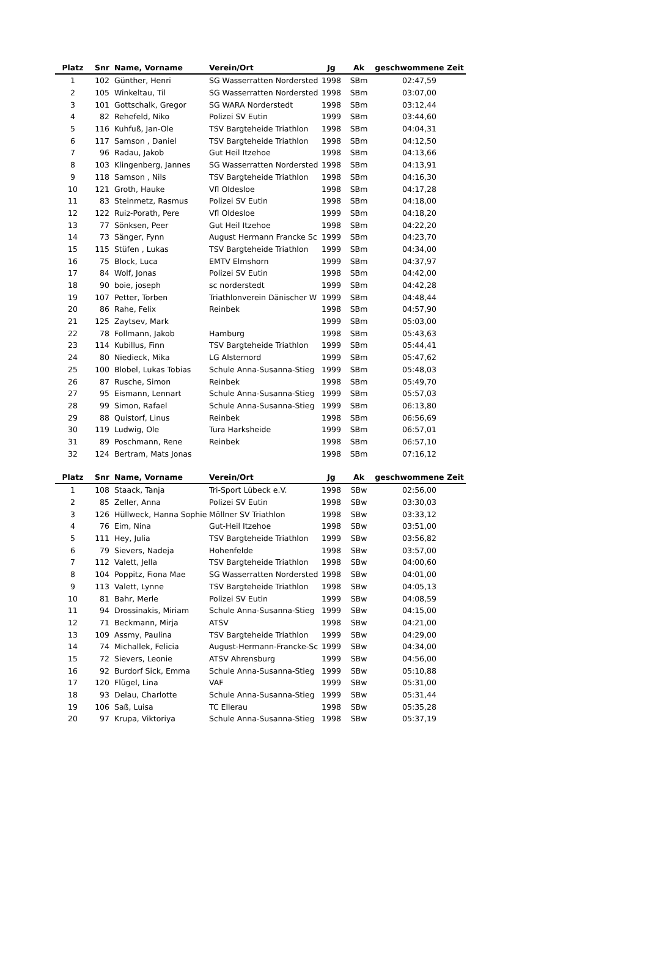| Platz | Snr | Name, Vorname | Verein/Ort | Jg | Ak | geschwommene Zeit |
| --- | --- | --- | --- | --- | --- | --- |
| 1 | 102 | Günther, Henri | SG Wasserratten Norderstedt | 1998 | SBm | 02:47,59 |
| 2 | 105 | Winkeltau, Til | SG Wasserratten Norderstedt | 1998 | SBm | 03:07,00 |
| 3 | 101 | Gottschalk, Gregor | SG WARA Norderstedt | 1998 | SBm | 03:12,44 |
| 4 | 82 | Rehefeld, Niko | Polizei SV Eutin | 1999 | SBm | 03:44,60 |
| 5 | 116 | Kuhfuß, Jan-Ole | TSV Bargteheide Triathlon | 1998 | SBm | 04:04,31 |
| 6 | 117 | Samson , Daniel | TSV Bargteheide Triathlon | 1998 | SBm | 04:12,50 |
| 7 | 96 | Radau, Jakob | Gut Heil Itzehoe | 1998 | SBm | 04:13,66 |
| 8 | 103 | Klingenberg, Jannes | SG Wasserratten Norderstedt | 1998 | SBm | 04:13,91 |
| 9 | 118 | Samson , Nils | TSV Bargteheide Triathlon | 1998 | SBm | 04:16,30 |
| 10 | 121 | Groth, Hauke | Vfl Oldesloe | 1998 | SBm | 04:17,28 |
| 11 | 83 | Steinmetz, Rasmus | Polizei SV Eutin | 1998 | SBm | 04:18,00 |
| 12 | 122 | Ruiz-Porath, Pere | Vfl Oldesloe | 1999 | SBm | 04:18,20 |
| 13 | 77 | Sönksen, Peer | Gut Heil Itzehoe | 1998 | SBm | 04:22,20 |
| 14 | 73 | Sänger, Fynn | August Hermann Francke Sc | 1999 | SBm | 04:23,70 |
| 15 | 115 | Stüfen , Lukas | TSV Bargteheide Triathlon | 1999 | SBm | 04:34,00 |
| 16 | 75 | Block, Luca | EMTV Elmshorn | 1999 | SBm | 04:37,97 |
| 17 | 84 | Wolf, Jonas | Polizei SV Eutin | 1998 | SBm | 04:42,00 |
| 18 | 90 | boie, joseph | sc norderstedt | 1999 | SBm | 04:42,28 |
| 19 | 107 | Petter, Torben | Triathlonverein Dänischer W | 1999 | SBm | 04:48,44 |
| 20 | 86 | Rahe, Felix | Reinbek | 1998 | SBm | 04:57,90 |
| 21 | 125 | Zaytsev, Mark | | 1999 | SBm | 05:03,00 |
| 22 | 78 | Follmann, Jakob | Hamburg | 1998 | SBm | 05:43,63 |
| 23 | 114 | Kubillus, Finn | TSV Bargteheide Triathlon | 1999 | SBm | 05:44,41 |
| 24 | 80 | Niedieck, Mika | LG Alsternord | 1999 | SBm | 05:47,62 |
| 25 | 100 | Blobel, Lukas Tobias | Schule Anna-Susanna-Stieg | 1999 | SBm | 05:48,03 |
| 26 | 87 | Rusche, Simon | Reinbek | 1998 | SBm | 05:49,70 |
| 27 | 95 | Eismann, Lennart | Schule Anna-Susanna-Stieg | 1999 | SBm | 05:57,03 |
| 28 | 99 | Simon, Rafael | Schule Anna-Susanna-Stieg | 1999 | SBm | 06:13,80 |
| 29 | 88 | Quistorf, Linus | Reinbek | 1998 | SBm | 06:56,69 |
| 30 | 119 | Ludwig, Ole | Tura Harksheide | 1999 | SBm | 06:57,01 |
| 31 | 89 | Poschmann, Rene | Reinbek | 1998 | SBm | 06:57,10 |
| 32 | 124 | Bertram, Mats Jonas | | 1998 | SBm | 07:16,12 |
| Platz | Snr | Name, Vorname | Verein/Ort | Jg | Ak | geschwommene Zeit |
| --- | --- | --- | --- | --- | --- | --- |
| 1 | 108 | Staack, Tanja | Tri-Sport Lübeck e.V. | 1998 | SBw | 02:56,00 |
| 2 | 85 | Zeller, Anna | Polizei SV Eutin | 1998 | SBw | 03:30,03 |
| 3 | 126 | Hüllweck, Hanna Sophie | Möllner SV Triathlon | 1998 | SBw | 03:33,12 |
| 4 | 76 | Eim, Nina | Gut-Heil Itzehoe | 1998 | SBw | 03:51,00 |
| 5 | 111 | Hey, Julia | TSV Bargteheide Triathlon | 1999 | SBw | 03:56,82 |
| 6 | 79 | Sievers, Nadeja | Hohenfelde | 1998 | SBw | 03:57,00 |
| 7 | 112 | Valett, Jella | TSV Bargteheide Triathlon | 1998 | SBw | 04:00,60 |
| 8 | 104 | Poppitz, Fiona Mae | SG Wasserratten Norderstedt | 1998 | SBw | 04:01,00 |
| 9 | 113 | Valett, Lynne | TSV Bargteheide Triathlon | 1998 | SBw | 04:05,13 |
| 10 | 81 | Bahr, Merle | Polizei SV Eutin | 1999 | SBw | 04:08,59 |
| 11 | 94 | Drossinakis, Miriam | Schule Anna-Susanna-Stieg | 1999 | SBw | 04:15,00 |
| 12 | 71 | Beckmann, Mirja | ATSV | 1998 | SBw | 04:21,00 |
| 13 | 109 | Assmy, Paulina | TSV Bargteheide Triathlon | 1999 | SBw | 04:29,00 |
| 14 | 74 | Michallek, Felicia | August-Hermann-Francke-Sc | 1999 | SBw | 04:34,00 |
| 15 | 72 | Sievers, Leonie | ATSV Ahrensburg | 1999 | SBw | 04:56,00 |
| 16 | 92 | Burdorf Sick, Emma | Schule Anna-Susanna-Stieg | 1999 | SBw | 05:10,88 |
| 17 | 120 | Flügel, Lina | VAF | 1999 | SBw | 05:31,00 |
| 18 | 93 | Delau, Charlotte | Schule Anna-Susanna-Stieg | 1999 | SBw | 05:31,44 |
| 19 | 106 | Saß, Luisa | TC Ellerau | 1998 | SBw | 05:35,28 |
| 20 | 97 | Krupa, Viktoriya | Schule Anna-Susanna-Stieg | 1998 | SBw | 05:37,19 |